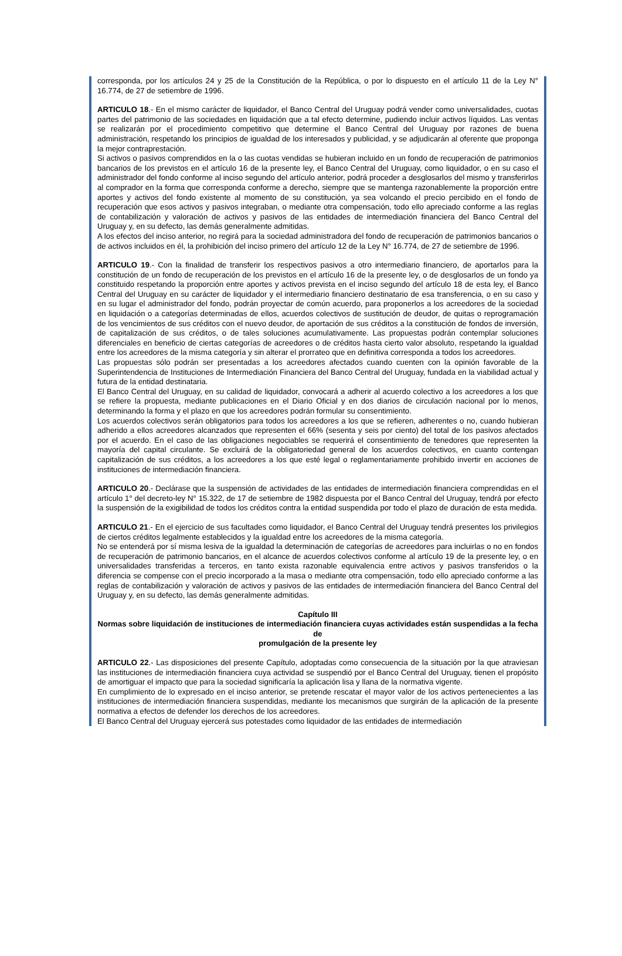corresponda, por los artículos 24 y 25 de la Constitución de la República, o por lo dispuesto en el artículo 11 de la Ley N° 16.774, de 27 de setiembre de 1996.
ARTICULO 18.- En el mismo carácter de liquidador, el Banco Central del Uruguay podrá vender como universalidades, cuotas partes del patrimonio de las sociedades en liquidación que a tal efecto determine, pudiendo incluir activos líquidos. Las ventas se realizarán por el procedimiento competitivo que determine el Banco Central del Uruguay por razones de buena administración, respetando los principios de igualdad de los interesados y publicidad, y se adjudicarán al oferente que proponga la mejor contraprestación.
Si activos o pasivos comprendidos en la o las cuotas vendidas se hubieran incluido en un fondo de recuperación de patrimonios bancarios de los previstos en el artículo 16 de la presente ley, el Banco Central del Uruguay, como liquidador, o en su caso el administrador del fondo conforme al inciso segundo del artículo anterior, podrá proceder a desglosarlos del mismo y transferirlos al comprador en la forma que corresponda conforme a derecho, siempre que se mantenga razonablemente la proporción entre aportes y activos del fondo existente al momento de su constitución, ya sea volcando el precio percibido en el fondo de recuperación que esos activos y pasivos integraban, o mediante otra compensación, todo ello apreciado conforme a las reglas de contabilización y valoración de activos y pasivos de las entidades de intermediación financiera del Banco Central del Uruguay y, en su defecto, las demás generalmente admitidas.
A los efectos del inciso anterior, no regirá para la sociedad administradora del fondo de recuperación de patrimonios bancarios o de activos incluidos en él, la prohibición del inciso primero del artículo 12 de la Ley N° 16.774, de 27 de setiembre de 1996.
ARTICULO 19.- Con la finalidad de transferir los respectivos pasivos a otro intermediario financiero, de aportarlos para la constitución de un fondo de recuperación de los previstos en el artículo 16 de la presente ley, o de desglosarlos de un fondo ya constituido respetando la proporción entre aportes y activos prevista en el inciso segundo del artículo 18 de esta ley, el Banco Central del Uruguay en su carácter de liquidador y el intermediario financiero destinatario de esa transferencia, o en su caso y en su lugar el administrador del fondo, podrán proyectar de común acuerdo, para proponerlos a los acreedores de la sociedad en liquidación o a categorías determinadas de ellos, acuerdos colectivos de sustitución de deudor, de quitas o reprogramación de los vencimientos de sus créditos con el nuevo deudor, de aportación de sus créditos a la constitución de fondos de inversión, de capitalización de sus créditos, o de tales soluciones acumulativamente. Las propuestas podrán contemplar soluciones diferenciales en beneficio de ciertas categorías de acreedores o de créditos hasta cierto valor absoluto, respetando la igualdad entre los acreedores de la misma categoría y sin alterar el prorrateo que en definitiva corresponda a todos los acreedores.
Las propuestas sólo podrán ser presentadas a los acreedores afectados cuando cuenten con la opinión favorable de la Superintendencia de Instituciones de Intermediación Financiera del Banco Central del Uruguay, fundada en la viabilidad actual y futura de la entidad destinataria.
El Banco Central del Uruguay, en su calidad de liquidador, convocará a adherir al acuerdo colectivo a los acreedores a los que se refiere la propuesta, mediante publicaciones en el Diario Oficial y en dos diarios de circulación nacional por lo menos, determinando la forma y el plazo en que los acreedores podrán formular su consentimiento.
Los acuerdos colectivos serán obligatorios para todos los acreedores a los que se refieren, adherentes o no, cuando hubieran adherido a ellos acreedores alcanzados que representen el 66% (sesenta y seis por ciento) del total de los pasivos afectados por el acuerdo. En el caso de las obligaciones negociables se requerirá el consentimiento de tenedores que representen la mayoría del capital circulante. Se excluirá de la obligatoriedad general de los acuerdos colectivos, en cuanto contengan capitalización de sus créditos, a los acreedores a los que esté legal o reglamentariamente prohibido invertir en acciones de instituciones de intermediación financiera.
ARTICULO 20.- Declárase que la suspensión de actividades de las entidades de intermediación financiera comprendidas en el artículo 1° del decreto-ley N° 15.322, de 17 de setiembre de 1982 dispuesta por el Banco Central del Uruguay, tendrá por efecto la suspensión de la exigibilidad de todos los créditos contra la entidad suspendida por todo el plazo de duración de esta medida.
ARTICULO 21.- En el ejercicio de sus facultades como liquidador, el Banco Central del Uruguay tendrá presentes los privilegios de ciertos créditos legalmente establecidos y la igualdad entre los acreedores de la misma categoría.
No se entenderá por sí misma lesiva de la igualdad la determinación de categorías de acreedores para incluirlas o no en fondos de recuperación de patrimonio bancarios, en el alcance de acuerdos colectivos conforme al artículo 19 de la presente ley, o en universalidades transferidas a terceros, en tanto exista razonable equivalencia entre activos y pasivos transferidos o la diferencia se compense con el precio incorporado a la masa o mediante otra compensación, todo ello apreciado conforme a las reglas de contabilización y valoración de activos y pasivos de las entidades de intermediación financiera del Banco Central del Uruguay y, en su defecto, las demás generalmente admitidas.
Capítulo III
Normas sobre liquidación de instituciones de intermediación financiera cuyas actividades están suspendidas a la fecha de
promulgación de la presente ley
ARTICULO 22.- Las disposiciones del presente Capítulo, adoptadas como consecuencia de la situación por la que atraviesan las instituciones de intermediación financiera cuya actividad se suspendió por el Banco Central del Uruguay, tienen el propósito de amortiguar el impacto que para la sociedad significaría la aplicación lisa y llana de la normativa vigente.
En cumplimiento de lo expresado en el inciso anterior, se pretende rescatar el mayor valor de los activos pertenecientes a las instituciones de intermediación financiera suspendidas, mediante los mecanismos que surgirán de la aplicación de la presente normativa a efectos de defender los derechos de los acreedores.
El Banco Central del Uruguay ejercerá sus potestades como liquidador de las entidades de intermediación